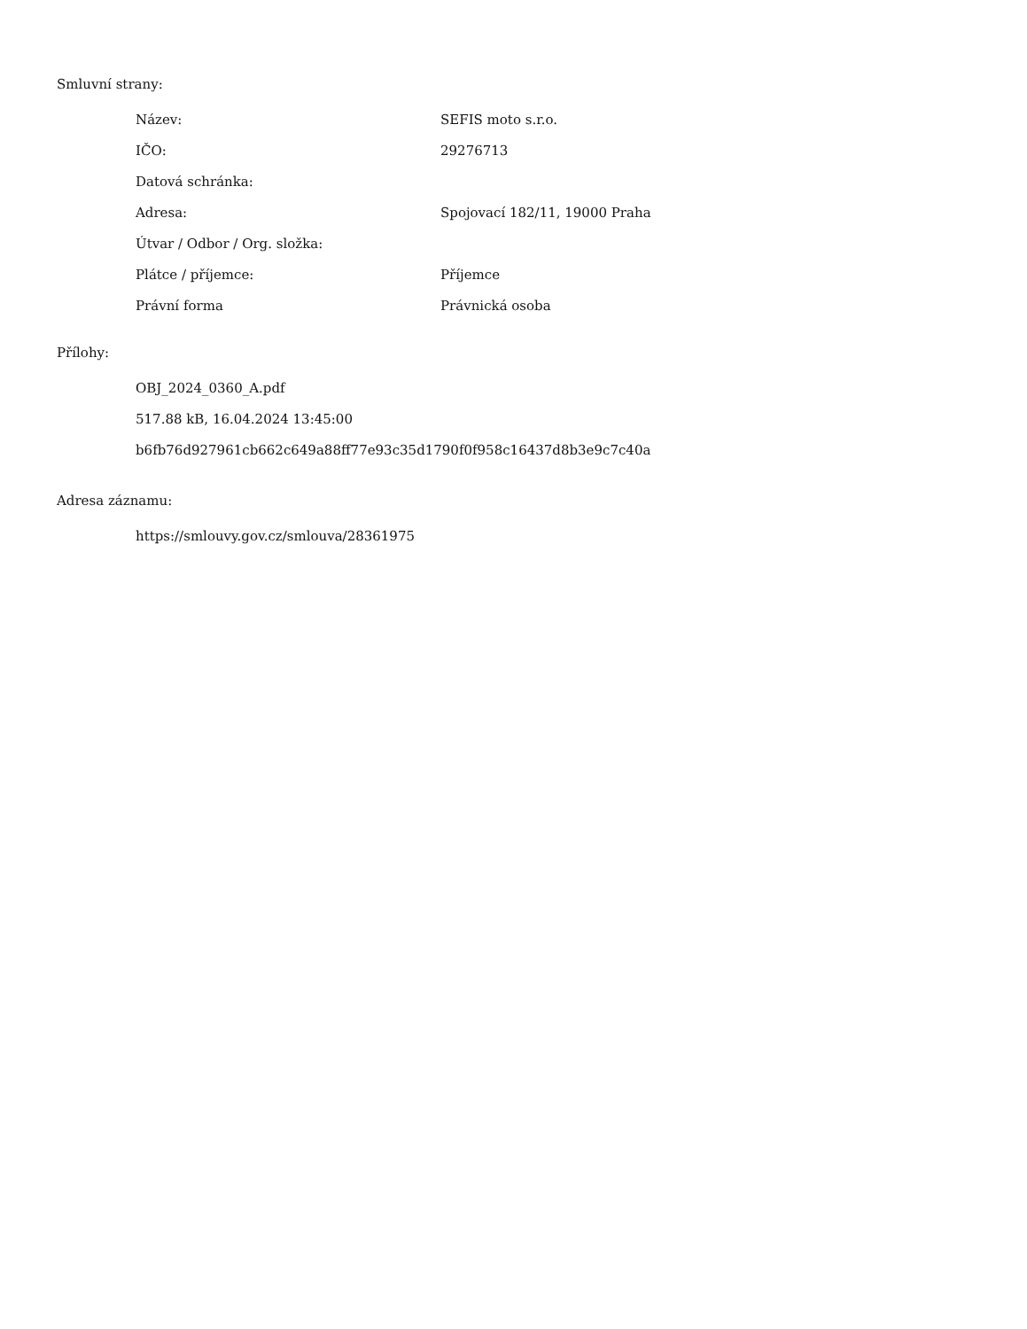Smluvní strany:
| Název: | SEFIS moto s.r.o. |
| IČO: | 29276713 |
| Datová schránka: | |
| Adresa: | Spojovací 182/11, 19000 Praha |
| Útvar / Odbor / Org. složka: | |
| Plátce / příjemce: | Příjemce |
| Právní forma | Právnická osoba |
Přílohy:
OBJ_2024_0360_A.pdf
517.88 kB, 16.04.2024 13:45:00
b6fb76d927961cb662c649a88ff77e93c35d1790f0f958c16437d8b3e9c7c40a
Adresa záznamu:
https://smlouvy.gov.cz/smlouva/28361975